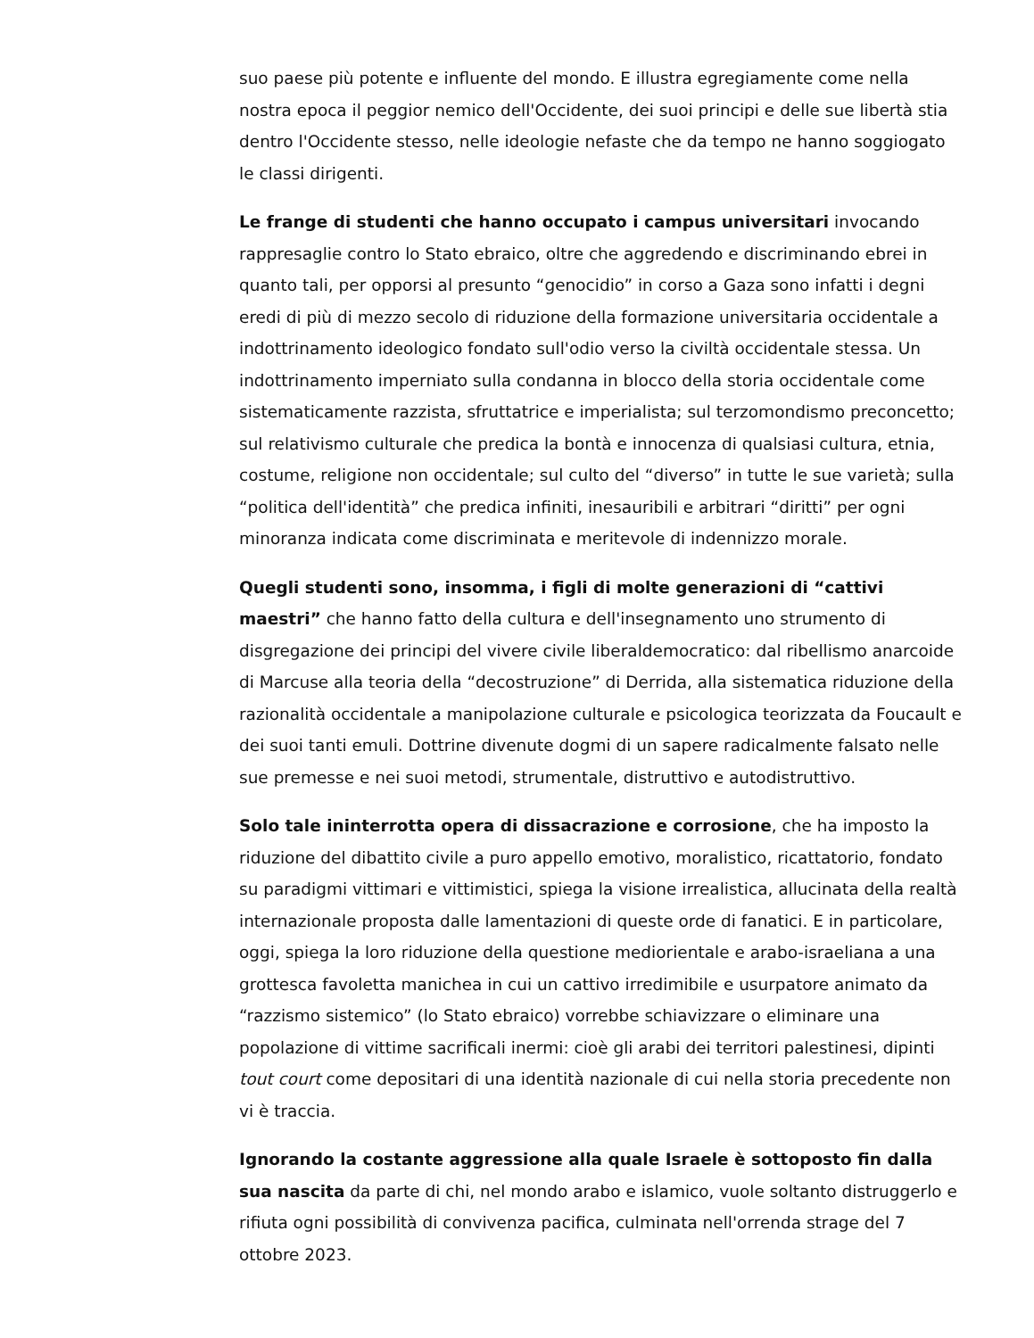suo paese più potente e influente del mondo. E illustra egregiamente come nella nostra epoca il peggior nemico dell'Occidente, dei suoi principi e delle sue libertà stia dentro l'Occidente stesso, nelle ideologie nefaste che da tempo ne hanno soggiogato le classi dirigenti.
Le frange di studenti che hanno occupato i campus universitari invocando rappresaglie contro lo Stato ebraico, oltre che aggredendo e discriminando ebrei in quanto tali, per opporsi al presunto “genocidio” in corso a Gaza sono infatti i degni eredi di più di mezzo secolo di riduzione della formazione universitaria occidentale a indottrinamento ideologico fondato sull'odio verso la civiltà occidentale stessa. Un indottrinamento imperniato sulla condanna in blocco della storia occidentale come sistematicamente razzista, sfruttatrice e imperialista; sul terzomondismo preconcetto; sul relativismo culturale che predica la bontà e innocenza di qualsiasi cultura, etnia, costume, religione non occidentale; sul culto del “diverso” in tutte le sue varietà; sulla “politica dell'identità” che predica infiniti, inesauribili e arbitrari “diritti” per ogni minoranza indicata come discriminata e meritevole di indennizzo morale.
Quegli studenti sono, insomma, i figli di molte generazioni di “cattivi maestri” che hanno fatto della cultura e dell'insegnamento uno strumento di disgregazione dei principi del vivere civile liberaldemocratico: dal ribellismo anarcoide di Marcuse alla teoria della “decostruzione” di Derrida, alla sistematica riduzione della razionalità occidentale a manipolazione culturale e psicologica teorizzata da Foucault e dei suoi tanti emuli. Dottrine divenute dogmi di un sapere radicalmente falsato nelle sue premesse e nei suoi metodi, strumentale, distruttivo e autodistruttivo.
Solo tale ininterrotta opera di dissacrazione e corrosione, che ha imposto la riduzione del dibattito civile a puro appello emotivo, moralistico, ricattatorio, fondato su paradigmi vittimari e vittimistici, spiega la visione irrealistica, allucinata della realtà internazionale proposta dalle lamentazioni di queste orde di fanatici. E in particolare, oggi, spiega la loro riduzione della questione mediorientale e arabo-israeliana a una grottesca favoletta manichea in cui un cattivo irredimibile e usurpatore animato da “razzismo sistemico” (lo Stato ebraico) vorrebbe schiavizzare o eliminare una popolazione di vittime sacrificali inermi: cioè gli arabi dei territori palestinesi, dipinti tout court come depositari di una identità nazionale di cui nella storia precedente non vi è traccia.
Ignorando la costante aggressione alla quale Israele è sottoposto fin dalla sua nascita da parte di chi, nel mondo arabo e islamico, vuole soltanto distruggerlo e rifiuta ogni possibilità di convivenza pacifica, culminata nell'orrenda strage del 7 ottobre 2023.